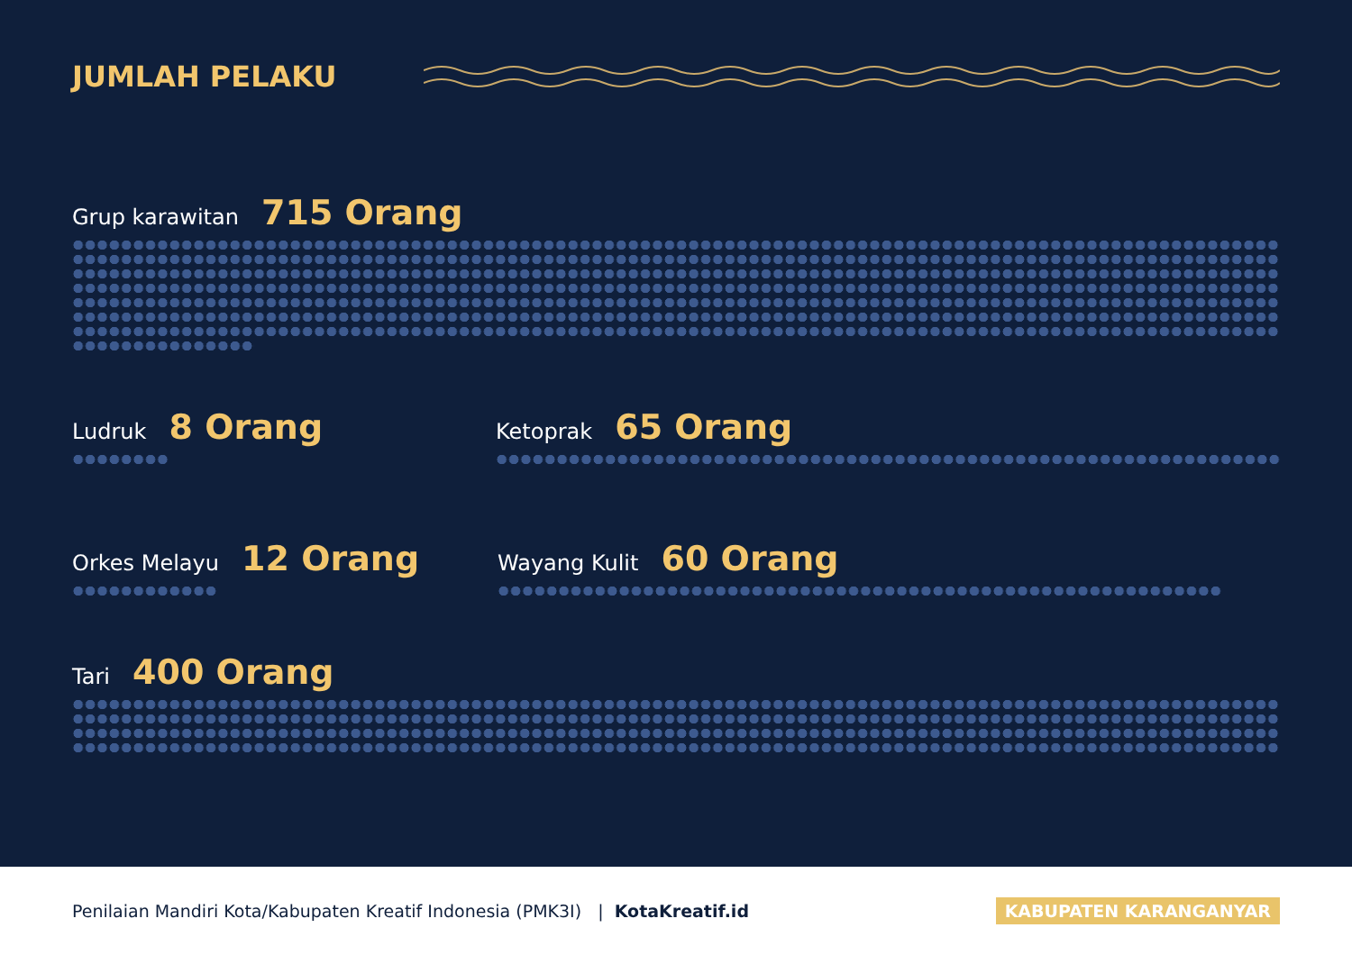JUMLAH PELAKU
Grup karawitan 715 Orang
Ludruk 8 Orang
Ketoprak 65 Orang
Orkes Melayu 12 Orang
Wayang Kulit 60 Orang
Tari 400 Orang
Penilaian Mandiri Kota/Kabupaten Kreatif Indonesia (PMK3I) | KotaKreatif.id KABUPATEN KARANGANYAR